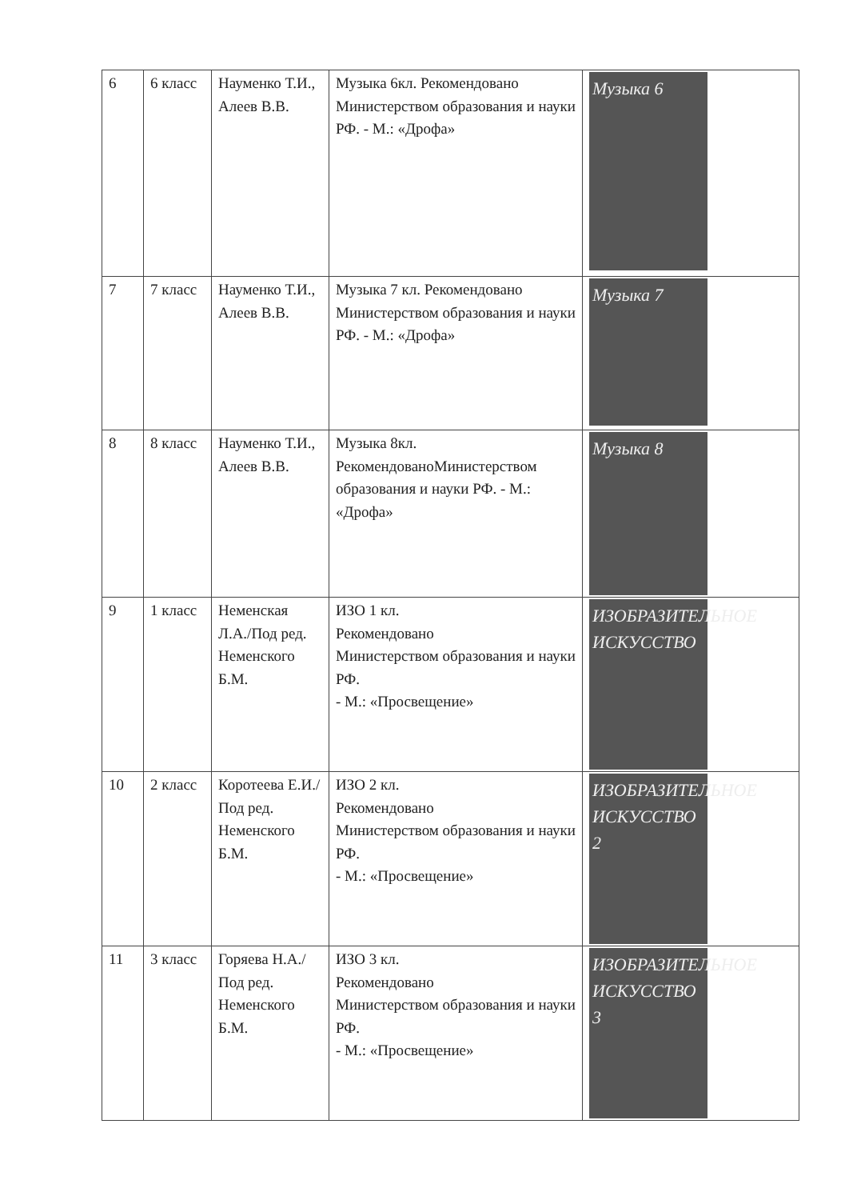| 6 | 6 класс | Науменко Т.И., Алеев В.В. | Музыка 6кл. Рекомендовано Министерством образования и науки РФ. - М.: «Дрофа» | Музыка 6 |
| 7 | 7 класс | Науменко Т.И., Алеев В.В. | Музыка 7 кл. Рекомендовано Министерством образования и науки РФ. - М.: «Дрофа» | Музыка 7 |
| 8 | 8 класс | Науменко Т.И., Алеев В.В. | Музыка 8кл. РекомендованоМинистерством образования и науки РФ. - М.: «Дрофа» | Музыка 8 |
| 9 | 1 класс | Неменская Л.А./Под ред. Неменского Б.М. | ИЗО 1 кл. Рекомендовано Министерством образования и науки РФ. - М.: «Просвещение» | ИЗОБРАЗИТЕЛЬНОЕ ИСКУССТВО |
| 10 | 2 класс | Коротеева Е.И./Под ред. Неменского Б.М. | ИЗО 2 кл. Рекомендовано Министерством образования и науки РФ. - М.: «Просвещение» | ИЗОБРАЗИТЕЛЬНОЕ ИСКУССТВО 2 |
| 11 | 3 класс | Горяева Н.А./Под ред. Неменского Б.М. | ИЗО 3 кл. Рекомендовано Министерством образования и науки РФ. - М.: «Просвещение» | ИЗОБРАЗИТЕЛЬНОЕ ИСКУССТВО 3 |